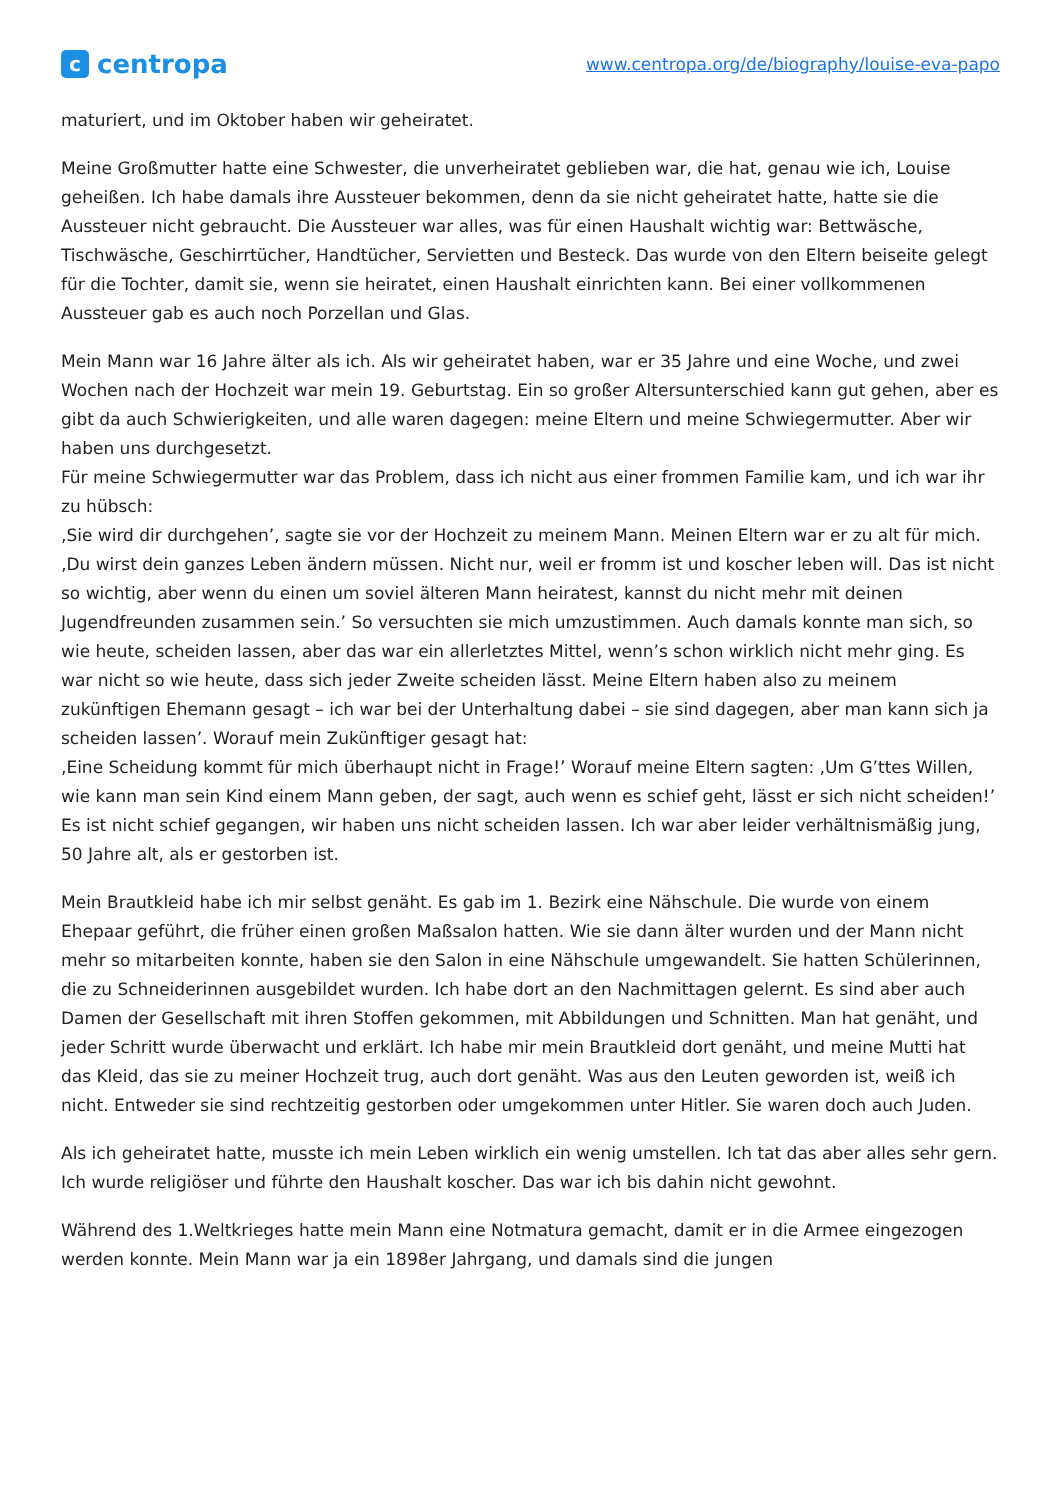ccentropa
www.centropa.org/de/biography/louise-eva-papo
maturiert, und im Oktober haben wir geheiratet.
Meine Großmutter hatte eine Schwester, die unverheiratet geblieben war, die hat, genau wie ich, Louise geheißen. Ich habe damals ihre Aussteuer bekommen, denn da sie nicht geheiratet hatte, hatte sie die Aussteuer nicht gebraucht. Die Aussteuer war alles, was für einen Haushalt wichtig war: Bettwäsche, Tischwäsche, Geschirrtücher, Handtücher, Servietten und Besteck. Das wurde von den Eltern beiseite gelegt für die Tochter, damit sie, wenn sie heiratet, einen Haushalt einrichten kann. Bei einer vollkommenen Aussteuer gab es auch noch Porzellan und Glas.
Mein Mann war 16 Jahre älter als ich. Als wir geheiratet haben, war er 35 Jahre und eine Woche, und zwei Wochen nach der Hochzeit war mein 19. Geburtstag. Ein so großer Altersunterschied kann gut gehen, aber es gibt da auch Schwierigkeiten, und alle waren dagegen: meine Eltern und meine Schwiegermutter. Aber wir haben uns durchgesetzt.
Für meine Schwiegermutter war das Problem, dass ich nicht aus einer frommen Familie kam, und ich war ihr zu hübsch:
‚Sie wird dir durchgehen’, sagte sie vor der Hochzeit zu meinem Mann. Meinen Eltern war er zu alt für mich.
‚Du wirst dein ganzes Leben ändern müssen. Nicht nur, weil er fromm ist und koscher leben will. Das ist nicht so wichtig, aber wenn du einen um soviel älteren Mann heiratest, kannst du nicht mehr mit deinen Jugendfreunden zusammen sein.’ So versuchten sie mich umzustimmen. Auch damals konnte man sich, so wie heute, scheiden lassen, aber das war ein allerletztes Mittel, wenn’s schon wirklich nicht mehr ging. Es war nicht so wie heute, dass sich jeder Zweite scheiden lässt. Meine Eltern haben also zu meinem zukünftigen Ehemann gesagt – ich war bei der Unterhaltung dabei – sie sind dagegen, aber man kann sich ja scheiden lassen’. Worauf mein Zukünftiger gesagt hat:
‚Eine Scheidung kommt für mich überhaupt nicht in Frage!’ Worauf meine Eltern sagten: ‚Um G’ttes Willen, wie kann man sein Kind einem Mann geben, der sagt, auch wenn es schief geht, lässt er sich nicht scheiden!’
Es ist nicht schief gegangen, wir haben uns nicht scheiden lassen. Ich war aber leider verhältnismäßig jung, 50 Jahre alt, als er gestorben ist.
Mein Brautkleid habe ich mir selbst genäht. Es gab im 1. Bezirk eine Nähschule. Die wurde von einem Ehepaar geführt, die früher einen großen Maßsalon hatten. Wie sie dann älter wurden und der Mann nicht mehr so mitarbeiten konnte, haben sie den Salon in eine Nähschule umgewandelt. Sie hatten Schülerinnen, die zu Schneiderinnen ausgebildet wurden. Ich habe dort an den Nachmittagen gelernt. Es sind aber auch Damen der Gesellschaft mit ihren Stoffen gekommen, mit Abbildungen und Schnitten. Man hat genäht, und jeder Schritt wurde überwacht und erklärt. Ich habe mir mein Brautkleid dort genäht, und meine Mutti hat das Kleid, das sie zu meiner Hochzeit trug, auch dort genäht. Was aus den Leuten geworden ist, weiß ich nicht. Entweder sie sind rechtzeitig gestorben oder umgekommen unter Hitler. Sie waren doch auch Juden.
Als ich geheiratet hatte, musste ich mein Leben wirklich ein wenig umstellen. Ich tat das aber alles sehr gern. Ich wurde religiöser und führte den Haushalt koscher. Das war ich bis dahin nicht gewohnt.
Während des 1.Weltkrieges hatte mein Mann eine Notmatura gemacht, damit er in die Armee eingezogen werden konnte. Mein Mann war ja ein 1898er Jahrgang, und damals sind die jungen